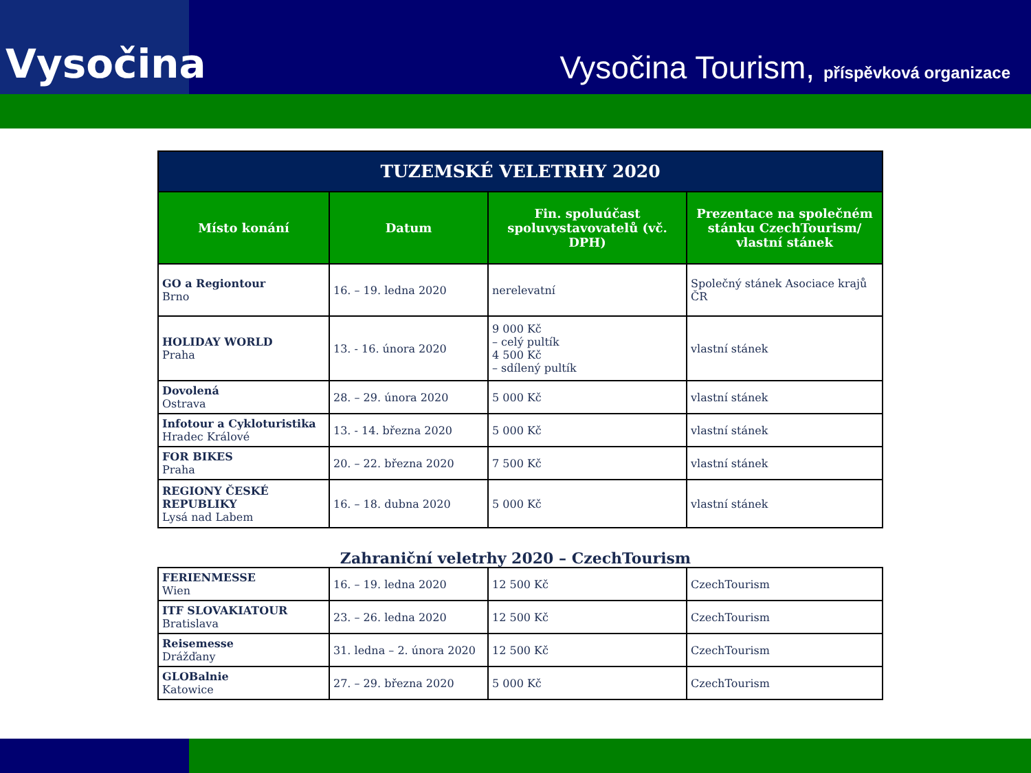Vysočina
Vysočina Tourism, příspěvková organizace
| TUZEMSKÉ VELETRHY 2020 | | | |
| --- | --- | --- | --- |
| Místo konání | Datum | Fin. spoluúčast spoluvystavovatelů (vč. DPH) | Prezentace na společném stánku CzechTourism/ vlastní stánek |
| GO a Regiontour Brno | 16. – 19. ledna 2020 | nerelevatní | Společný stánek Asociace krajů ČR |
| HOLIDAY WORLD Praha | 13. - 16. února 2020 | 9 000 Kč – celý pultík 4 500 Kč – sdílený pultík | vlastní stánek |
| Dovolená Ostrava | 28. – 29. února 2020 | 5 000 Kč | vlastní stánek |
| Infotour a Cykloturistika Hradec Králové | 13. - 14. března 2020 | 5 000 Kč | vlastní stánek |
| FOR BIKES Praha | 20. – 22. března 2020 | 7 500 Kč | vlastní stánek |
| REGIONY ČESKÉ REPUBLIKY Lysá nad Labem | 16. – 18. dubna 2020 | 5 000 Kč | vlastní stánek |
Zahraniční veletrhy 2020 – CzechTourism
| FERIENMESSE Wien | 16. – 19. ledna 2020 | 12 500 Kč | CzechTourism |
| ITF SLOVAKIATOUR Bratislava | 23. – 26. ledna 2020 | 12 500 Kč | CzechTourism |
| Reisemesse Drážďany | 31. ledna – 2. února 2020 | 12 500 Kč | CzechTourism |
| GLOBalnie Katowice | 27. – 29. března 2020 | 5 000 Kč | CzechTourism |